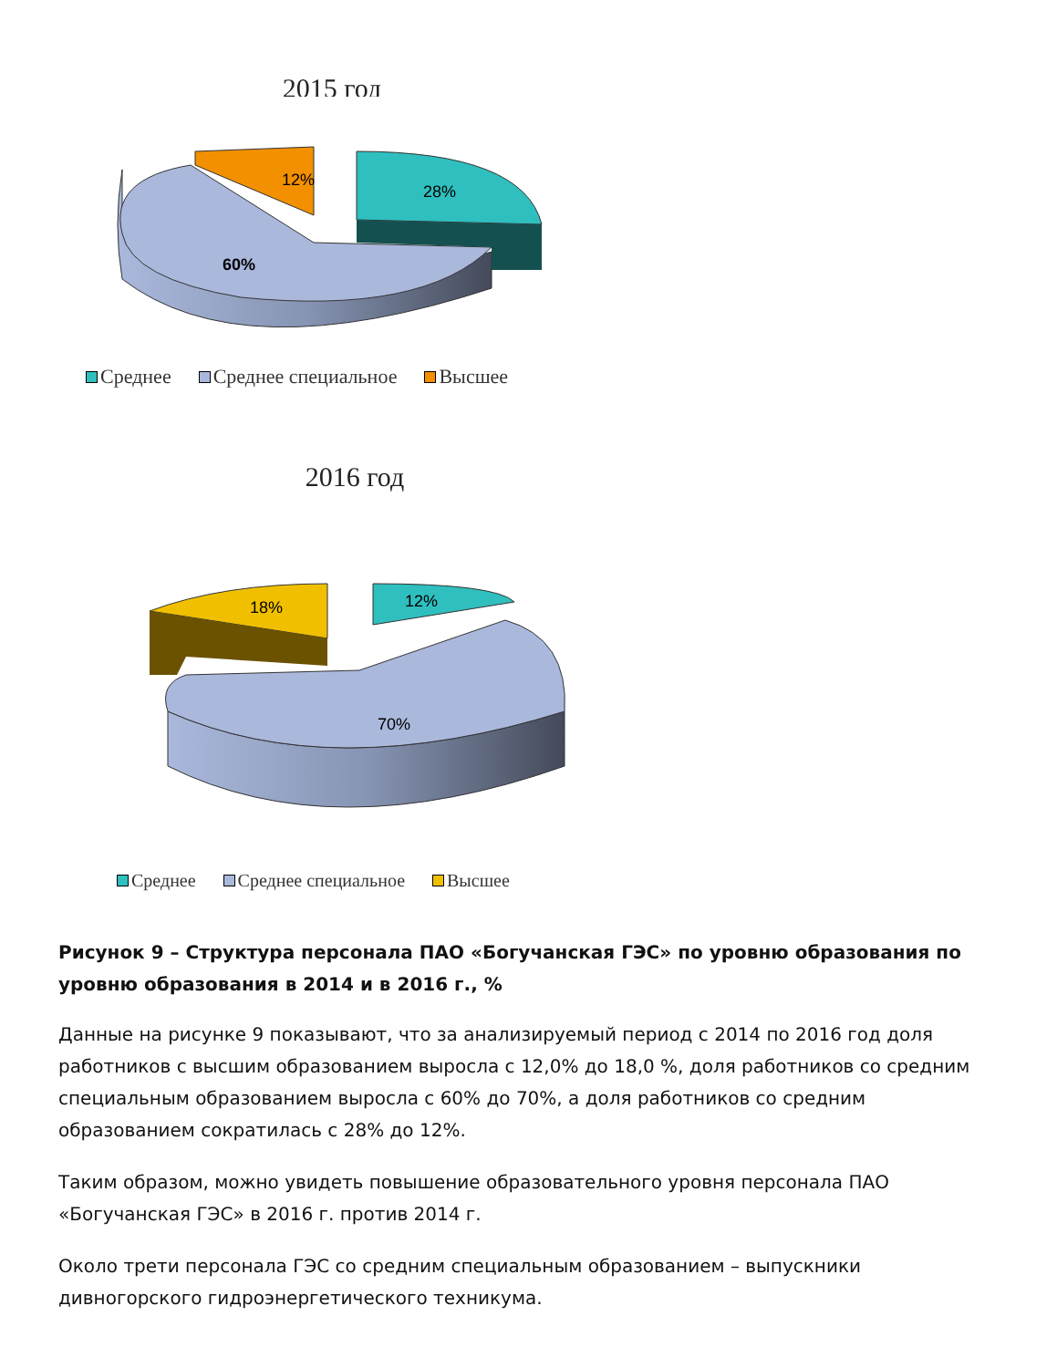2015 год
12%
28%
60%
Среднее Среднее специальное Высшее
2016 год
18%
12%
70%
Среднее Среднее специальное Высшее
Рисунок 9 – Структура персонала ПАО «Богучанская ГЭС» по уровню образования по уровню образования в 2014 и в 2016 г., %
Данные на рисунке 9 показывают, что за анализируемый период с 2014 по 2016 год доля работников с высшим образованием выросла с 12,0% до 18,0 %, доля работников со средним специальным образованием выросла с 60% до 70%, а доля работников со средним образованием сократилась с 28% до 12%.
Таким образом, можно увидеть повышение образовательного уровня персонала ПАО «Богучанская ГЭС» в 2016 г. против 2014 г.
Около трети персонала ГЭС со средним специальным образованием – выпускники дивногорского гидроэнергетического техникума.